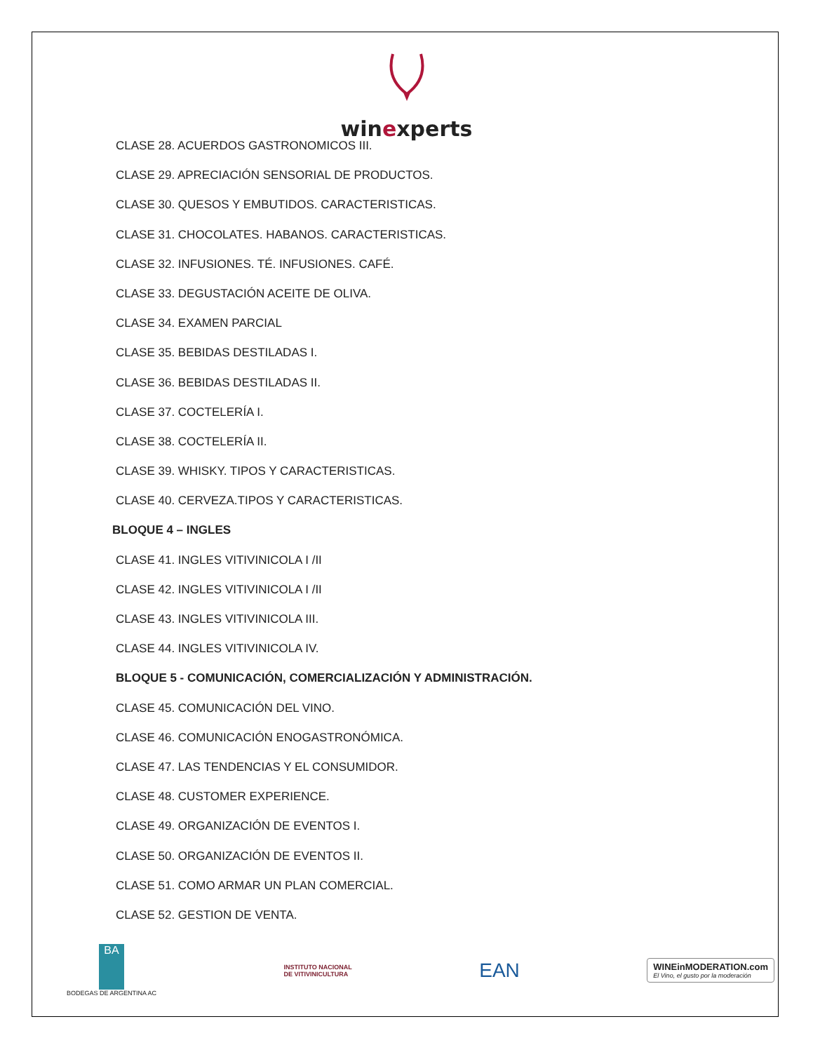winexperts
CLASE 28. ACUERDOS GASTRONOMICOS III.
CLASE 29. APRECIACIÓN SENSORIAL DE PRODUCTOS.
CLASE 30. QUESOS Y EMBUTIDOS. CARACTERISTICAS.
CLASE 31. CHOCOLATES. HABANOS. CARACTERISTICAS.
CLASE 32. INFUSIONES. TÉ. INFUSIONES. CAFÉ.
CLASE 33. DEGUSTACIÓN ACEITE DE OLIVA.
CLASE 34. EXAMEN PARCIAL
CLASE 35. BEBIDAS DESTILADAS I.
CLASE 36. BEBIDAS DESTILADAS II.
CLASE 37. COCTELERÍA I.
CLASE 38. COCTELERÍA II.
CLASE 39. WHISKY. TIPOS Y CARACTERISTICAS.
CLASE 40. CERVEZA.TIPOS Y CARACTERISTICAS.
BLOQUE 4 – INGLES
CLASE 41. INGLES VITIVINICOLA I /II
CLASE 42. INGLES VITIVINICOLA I /II
CLASE 43. INGLES VITIVINICOLA III.
CLASE 44. INGLES VITIVINICOLA IV.
BLOQUE 5 - COMUNICACIÓN, COMERCIALIZACIÓN Y ADMINISTRACIÓN.
CLASE 45. COMUNICACIÓN DEL VINO.
CLASE 46. COMUNICACIÓN ENOGASTRONÓMICA.
CLASE 47. LAS TENDENCIAS Y EL CONSUMIDOR.
CLASE 48. CUSTOMER EXPERIENCE.
CLASE 49. ORGANIZACIÓN DE EVENTOS I.
CLASE 50. ORGANIZACIÓN DE EVENTOS II.
CLASE 51. COMO ARMAR UN PLAN COMERCIAL.
CLASE 52. GESTION DE VENTA.
BA
BODEGAS DE ARGENTINA AC
INSTITUTO NACIONAL
DE VITIVINICULTURA
EAN
WINEinMODERATION.com
El Vino, el gusto por la moderación